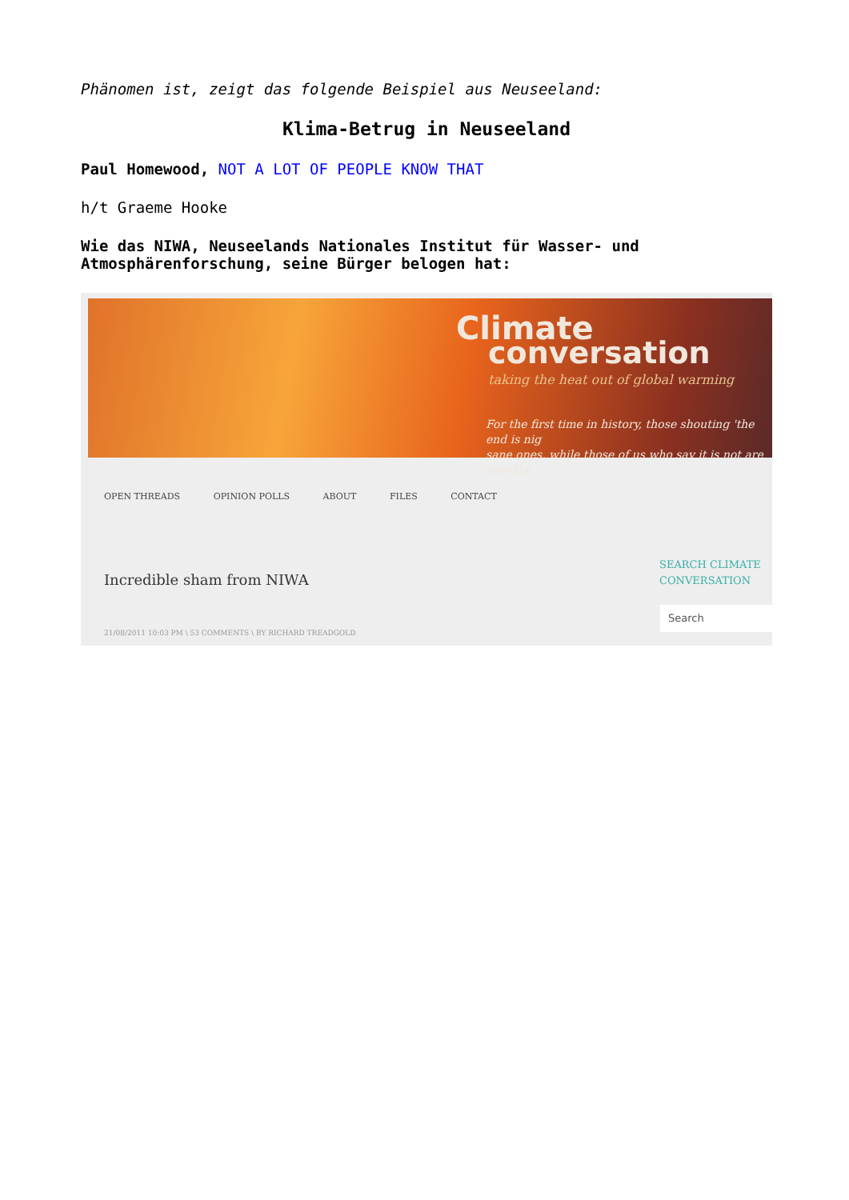Phänomen ist, zeigt das folgende Beispiel aus Neuseeland:
Klima-Betrug in Neuseeland
Paul Homewood, NOT A LOT OF PEOPLE KNOW THAT
h/t Graeme Hooke
Wie das NIWA, Neuseelands Nationales Institut für Wasser- und Atmosphärenforschung, seine Bürger belogen hat:
Climate
conversation
taking the heat out of global warming
For the first time in history, those shouting 'the end is nig
sane ones, while those of us who say it is not are now the
OPEN THREADS OPINION POLLS ABOUT FILES CONTACT
Incredible sham from NIWA
21/08/2011 10:03 PM \ 53 COMMENTS \ BY RICHARD TREADGOLD
SEARCH CLIMATE
CONVERSATION
Search